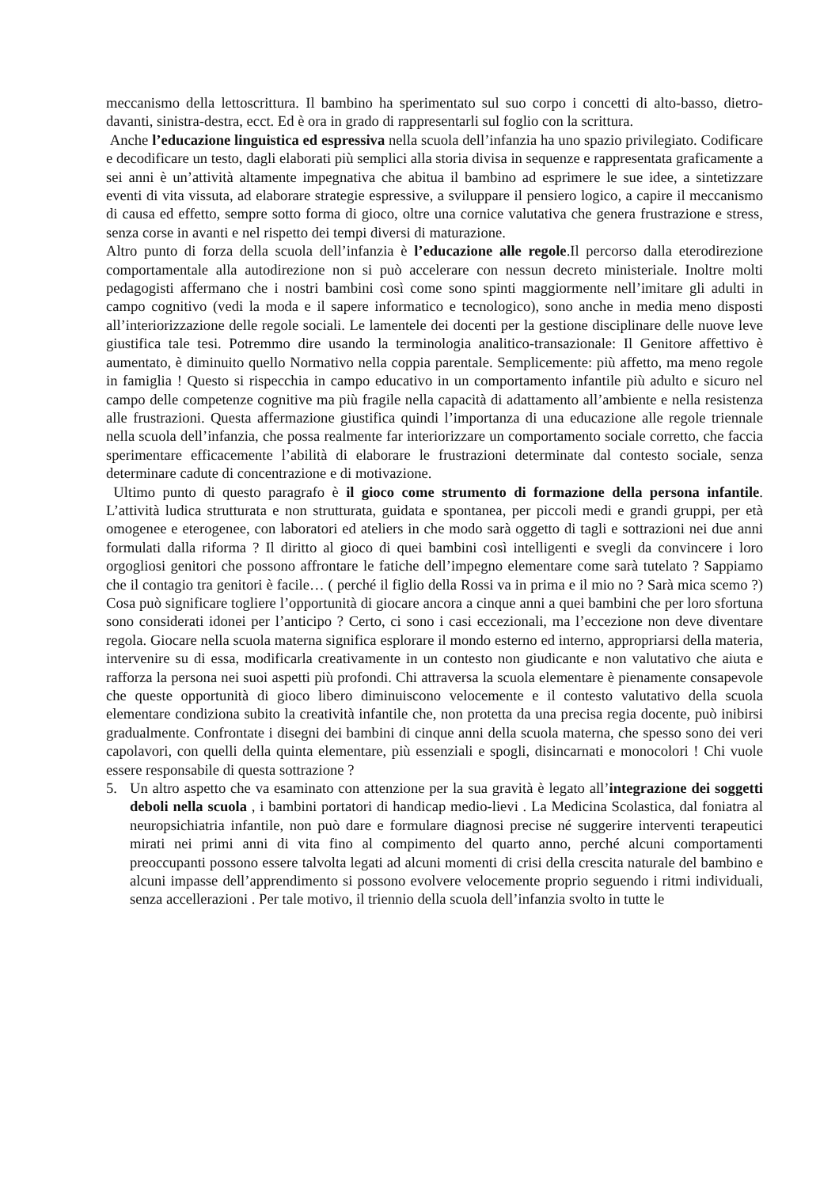meccanismo della lettoscrittura. Il bambino ha sperimentato sul suo corpo i concetti di alto-basso, dietro-davanti, sinistra-destra, ecct. Ed è ora in grado di rappresentarli sul foglio con la scrittura.
Anche l’educazione linguistica ed espressiva nella scuola dell’infanzia ha uno spazio privilegiato. Codificare e decodificare un testo, dagli elaborati più semplici alla storia divisa in sequenze e rappresentata graficamente a sei anni è un’attività altamente impegnativa che abitua il bambino ad esprimere le sue idee, a sintetizzare eventi di vita vissuta, ad elaborare strategie espressive, a sviluppare il pensiero logico, a capire il meccanismo di causa ed effetto, sempre sotto forma di gioco, oltre una cornice valutativa che genera frustrazione e stress, senza corse in avanti e nel rispetto dei tempi diversi di maturazione.
Altro punto di forza della scuola dell’infanzia è l’educazione alle regole.Il percorso dalla eterodirezione comportamentale alla autodirezione non si può accelerare con nessun decreto ministeriale. Inoltre molti pedagogisti affermano che i nostri bambini così come sono spinti maggiormente nell’imitare gli adulti in campo cognitivo (vedi la moda e il sapere informatico e tecnologico), sono anche in media meno disposti all’interiorizzazione delle regole sociali. Le lamentele dei docenti per la gestione disciplinare delle nuove leve giustifica tale tesi. Potremmo dire usando la terminologia analitico-transazionale: Il Genitore affettivo è aumentato, è diminuito quello Normativo nella coppia parentale. Semplicemente: più affetto, ma meno regole in famiglia ! Questo si rispecchia in campo educativo in un comportamento infantile più adulto e sicuro nel campo delle competenze cognitive ma più fragile nella capacità di adattamento all’ambiente e nella resistenza alle frustrazioni. Questa affermazione giustifica quindi l’importanza di una educazione alle regole triennale nella scuola dell’infanzia, che possa realmente far interiorizzare un comportamento sociale corretto, che faccia sperimentare efficacemente l’abilità di elaborare le frustrazioni determinate dal contesto sociale, senza determinare cadute di concentrazione e di motivazione.
Ultimo punto di questo paragrafo è il gioco come strumento di formazione della persona infantile. L’attività ludica strutturata e non strutturata, guidata e spontanea, per piccoli medi e grandi gruppi, per età omogenee e eterogenee, con laboratori ed ateliers in che modo sarà oggetto di tagli e sottrazioni nei due anni formulati dalla riforma ? Il diritto al gioco di quei bambini così intelligenti e svegli da convincere i loro orgogliosi genitori che possono affrontare le fatiche dell’impegno elementare come sarà tutelato ? Sappiamo che il contagio tra genitori è facile… ( perché il figlio della Rossi va in prima e il mio no ? Sarà mica scemo ?) Cosa può significare togliere l’opportunità di giocare ancora a cinque anni a quei bambini che per loro sfortuna sono considerati idonei per l’anticipo ? Certo, ci sono i casi eccezionali, ma l’eccezione non deve diventare regola. Giocare nella scuola materna significa esplorare il mondo esterno ed interno, appropriarsi della materia, intervenire su di essa, modificarla creativamente in un contesto non giudicante e non valutativo che aiuta e rafforza la persona nei suoi aspetti più profondi. Chi attraversa la scuola elementare è pienamente consapevole che queste opportunità di gioco libero diminuiscono velocemente e il contesto valutativo della scuola elementare condiziona subito la creatività infantile che, non protetta da una precisa regia docente, può inibirsi gradualmente. Confrontate i disegni dei bambini di cinque anni della scuola materna, che spesso sono dei veri capolavori, con quelli della quinta elementare, più essenziali e spogli, disincarnati e monocolori ! Chi vuole essere responsabile di questa sottrazione ?
5. Un altro aspetto che va esaminato con attenzione per la sua gravità è legato all’integrazione dei soggetti deboli nella scuola , i bambini portatori di handicap medio-lievi . La Medicina Scolastica, dal foniatra al neuropsichiatria infantile, non può dare e formulare diagnosi precise né suggerire interventi terapeutici mirati nei primi anni di vita fino al compimento del quarto anno, perché alcuni comportamenti preoccupanti possono essere talvolta legati ad alcuni momenti di crisi della crescita naturale del bambino e alcuni impasse dell’apprendimento si possono evolvere velocemente proprio seguendo i ritmi individuali, senza accellerazioni . Per tale motivo, il triennio della scuola dell’infanzia svolto in tutte le